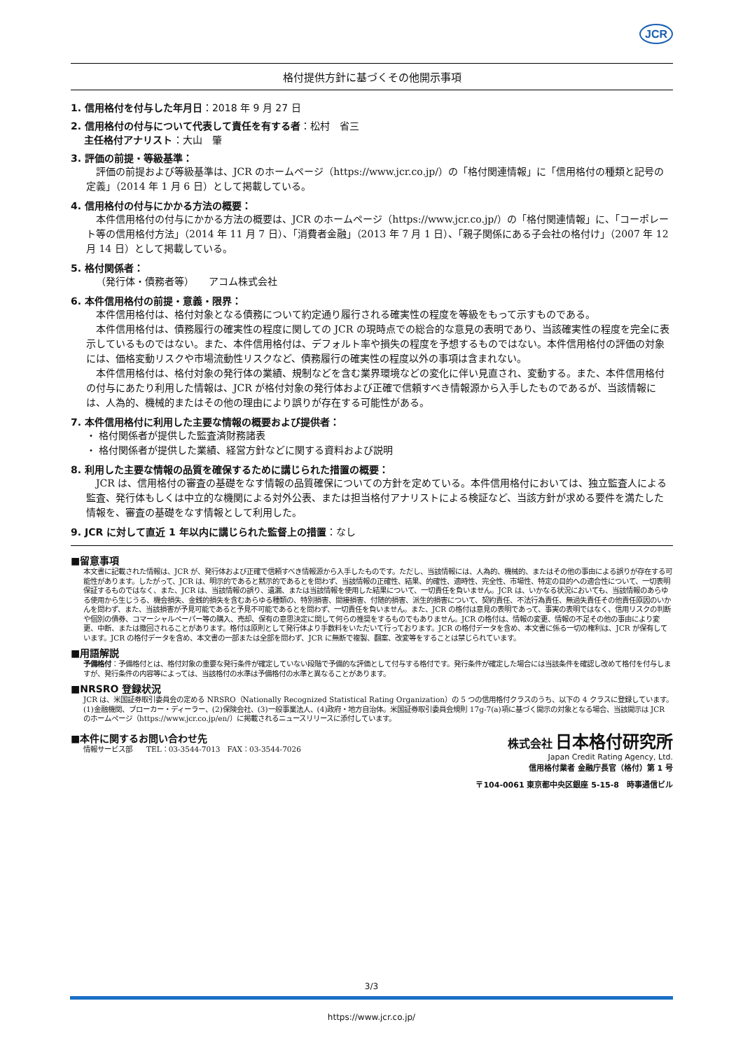JCR
格付提供方針に基づくその他開示事項
1. 信用格付を付与した年月日：2018 年 9 月 27 日
2. 信用格付の付与について代表して責任を有する者：松村　省三
主任格付アナリスト：大山　肇
3. 評価の前提・等級基準：
評価の前提および等級基準は、JCR のホームページ（https://www.jcr.co.jp/）の「格付関連情報」に「信用格付の種類と記号の定義」（2014 年 1 月 6 日）として掲載している。
4. 信用格付の付与にかかる方法の概要：
本件信用格付の付与にかかる方法の概要は、JCR のホームページ（https://www.jcr.co.jp/）の「格付関連情報」に、「コーポレート等の信用格付方法」（2014 年 11 月 7 日）、「消費者金融」（2013 年 7 月 1 日）、「親子関係にある子会社の格付け」（2007 年 12 月 14 日）として掲載している。
5. 格付関係者：
（発行体・債務者等）　　アコム株式会社
6. 本件信用格付の前提・意義・限界：
本件信用格付は、格付対象となる債務について約定通り履行される確実性の程度を等級をもって示すものである。
本件信用格付は、債務履行の確実性の程度に関しての JCR の現時点での総合的な意見の表明であり、当該確実性の程度を完全に表示しているものではない。また、本件信用格付は、デフォルト率や損失の程度を予想するものではない。本件信用格付の評価の対象には、価格変動リスクや市場流動性リスクなど、債務履行の確実性の程度以外の事項は含まれない。
本件信用格付は、格付対象の発行体の業績、規制などを含む業界環境などの変化に伴い見直され、変動する。また、本件信用格付の付与にあたり利用した情報は、JCR が格付対象の発行体および正確で信頼すべき情報源から入手したものであるが、当該情報には、人為的、機械的またはその他の理由により誤りが存在する可能性がある。
7. 本件信用格付に利用した主要な情報の概要および提供者：
・ 格付関係者が提供した監査済財務諸表
・ 格付関係者が提供した業績、経営方針などに関する資料および説明
8. 利用した主要な情報の品質を確保するために講じられた措置の概要：
JCR は、信用格付の審査の基礎をなす情報の品質確保についての方針を定めている。本件信用格付においては、独立監査人による監査、発行体もしくは中立的な機関による対外公表、または担当格付アナリストによる検証など、当該方針が求める要件を満たした情報を、審査の基礎をなす情報として利用した。
9. JCR に対して直近 1 年以内に講じられた監督上の措置：なし
■留意事項
本文書に記載された情報は、JCR が、発行体および正確で信頼すべき情報源から入手したものです。ただし、当該情報には、人為的、機械的、またはその他の事由による誤りが存在する可能性があります。したがって、JCR は、明示的であると黙示的であるとを問わず、当該情報の正確性、結果、的確性、適時性、完全性、市場性、特定の目的への適合性について、一切表明保証するものではなく、また、JCR は、当該情報の誤り、遺漏、または当該情報を使用した結果について、一切責任を負いません。JCR は、いかなる状況においても、当該情報のあらゆる使用から生じうる、機会損失、金銭的損失を含むあらゆる種類の、特別損害、間接損害、付随的損害、派生的損害について、契約責任、不法行為責任、無過失責任その他責任原因のいかんを問わず、また、当該損害が予見可能であると予見不可能であるとを問わず、一切責任を負いません。また、JCR の格付は意見の表明であって、事実の表明ではなく、信用リスクの判断や個別の債券、コマーシャルペーパー等の購入、売却、保有の意思決定に関して何らの推奨をするものでもありません。JCR の格付は、情報の変更、情報の不足その他の事由により変更、中断、または撤回されることがあります。格付は原則として発行体より手数料をいただいて行っております。JCR の格付データを含め、本文書に係る一切の権利は、JCR が保有しています。JCR の格付データを含め、本文書の一部または全部を問わず、JCR に無断で複製、翻案、改変等をすることは禁じられています。
■用語解説
予備格付：予備格付とは、格付対象の重要な発行条件が確定していない段階で予備的な評価として付与する格付です。発行条件が確定した場合には当該条件を確認し改めて格付を付与しますが、発行条件の内容等によっては、当該格付の水準は予備格付の水準と異なることがあります。
■NRSRO 登録状況
JCR は、米国証券取引委員会の定める NRSRO（Nationally Recognized Statistical Rating Organization）の 5 つの信用格付クラスのうち、以下の 4 クラスに登録しています。(1)金融機関、ブローカー・ディーラー、(2)保険会社、(3)一般事業法人、(4)政府・地方自治体。米国証券取引委員会規則 17g-7(a)項に基づく開示の対象となる場合、当該開示は JCR のホームページ（https://www.jcr.co.jp/en/）に掲載されるニュースリリースに添付しています。
■本件に関するお問い合わせ先
情報サービス部　　TEL：03-3544-7013　FAX：03-3544-7026
株式会社 日本格付研究所
Japan Credit Rating Agency, Ltd.
信用格付業者 金融庁長官（格付）第 1 号
〒104-0061 東京都中央区銀座 5-15-8　時事通信ビル
3/3
https://www.jcr.co.jp/